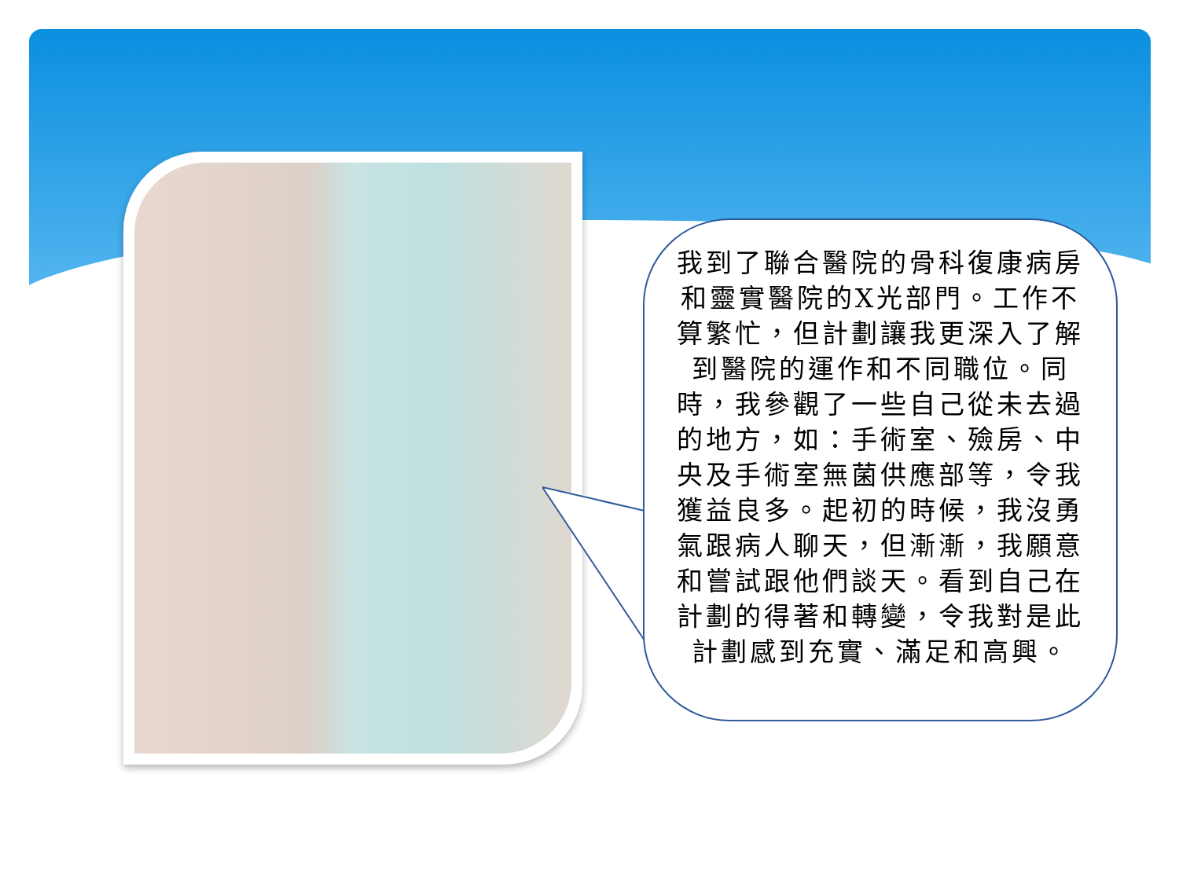我到了聯合醫院的骨科復康病房和靈實醫院的X光部門。工作不算繁忙，但計劃讓我更深入了解到醫院的運作和不同職位。同時，我參觀了一些自己從未去過的地方，如：手術室、殮房、中央及手術室無菌供應部等，令我獲益良多。起初的時候，我沒勇氣跟病人聊天，但漸漸，我願意和嘗試跟他們談天。看到自己在計劃的得著和轉變，令我對是此計劃感到充實、滿足和高興。